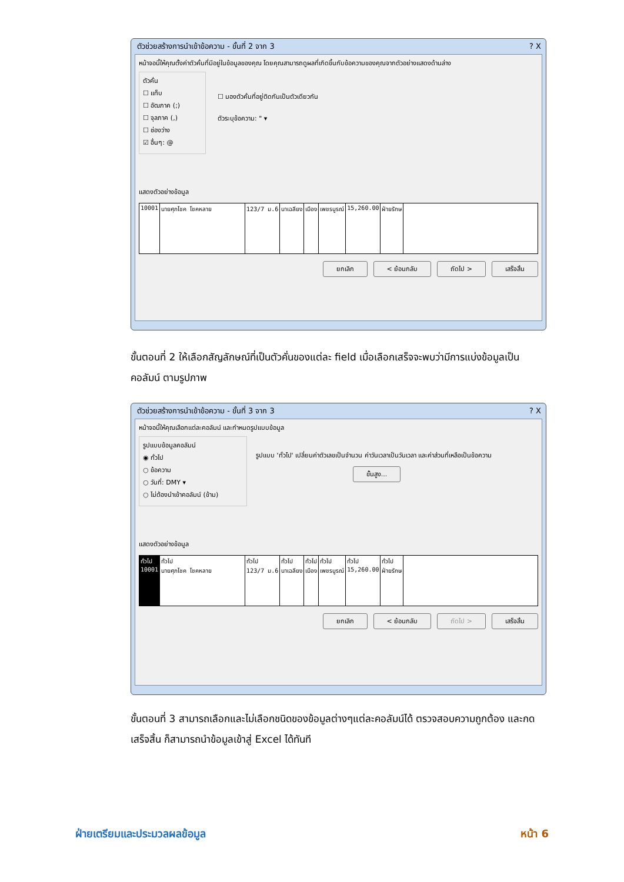ตัวช่วยสร้างการนำเข้าข้อความ - ขั้นที่ 2 จาก 3 ? X
หน้าจอนี้ให้คุณตั้งค่าตัวคั่นที่มีอยู่ในข้อมูลของคุณ โดยคุณสามารถดูผลที่เกิดขึ้นกับข้อความของคุณจากตัวอย่างแสดงด้านล่าง
ตัวคั่น
☐ แท็บ
☐ อัฒภาค (;)
☐ จุลภาค (,)
☐ ช่องว่าง
☑ อื่นๆ: @
☐ มองตัวคั่นที่อยู่ติดกันเป็นตัวเดียวกัน
ตัวระบุข้อความ: " ▾
แสดงตัวอย่างข้อมูล
10001 นายศุภโชค โชคหลาย 123/7 ม.6 นาเฉลียง เมือง เพชรบูรณ์ 15,260.00 ฝ่ายรักษ
ยกเลิก < ย้อนกลับ ถัดไป > เสร็จสิ้น
ขั้นตอนที่ 2 ให้เลือกสัญลักษณ์ที่เป็นตัวคั่นของแต่ละ field เมื่อเลือกเสร็จจะพบว่ามีการแบ่งข้อมูลเป็นคอลัมน์ ตามรูปภาพ
ตัวช่วยสร้างการนำเข้าข้อความ - ขั้นที่ 3 จาก 3 ? X
หน้าจอนี้ให้คุณเลือกแต่ละคอลัมน์ และกำหนดรูปแบบข้อมูล
รูปแบบข้อมูลคอลัมน์
◉ ทั่วไป
○ ข้อความ
○ วันที่: DMY ▾
○ ไม่ต้องนำเข้าคอลัมน์ (ข้าม)
รูปแบบ 'ทั่วไป' เปลี่ยนค่าตัวเลขเป็นจำนวน ค่าวันเวลาเป็นวันเวลา และค่าส่วนที่เหลือเป็นข้อความ
ขั้นสูง...
แสดงตัวอย่างข้อมูล
ทั่วไป
10001
ทั่วไป
นายศุภโชค โชคหลาย
ทั่วไป
123/7 ม.6
ทั่วไป
นาเฉลียง
ทั่วไป
เมือง
ทั่วไป
เพชรบูรณ์
ทั่วไป
15,260.00
ทั่วไป
ฝ่ายรักษ
ยกเลิก < ย้อนกลับ ถัดไป > เสร็จสิ้น
ขั้นตอนที่ 3 สามารถเลือกและไม่เลือกชนิดของข้อมูลต่างๆแต่ละคอลัมน์ได้ ตรวจสอบความถูกต้อง และกด เสร็จสิ้น ก็สามารถนำข้อมูลเข้าสู่ Excel ได้ทันที
ฝ่ายเตรียมและประมวลผลข้อมูล หน้า 6